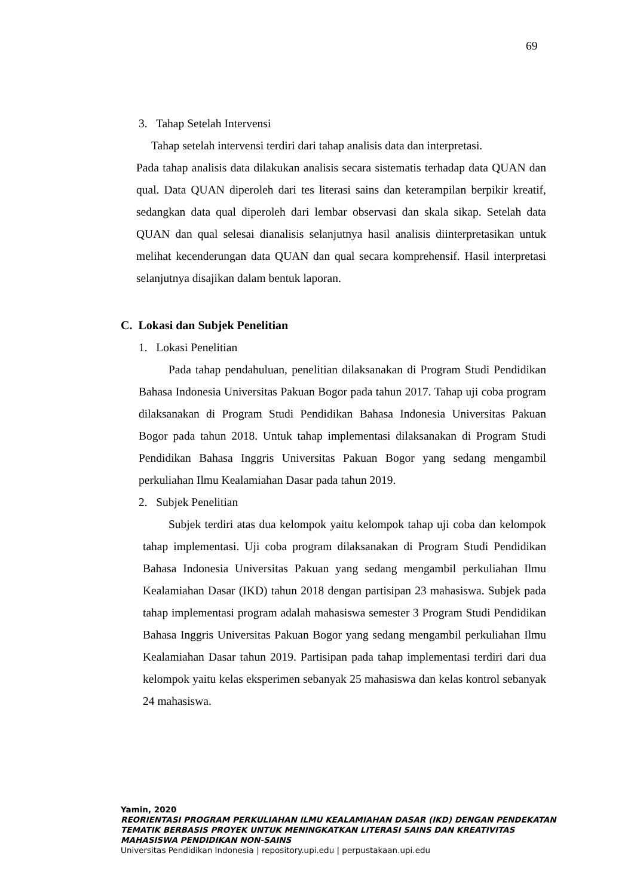69
3. Tahap Setelah Intervensi
Tahap setelah intervensi terdiri dari tahap analisis data dan interpretasi.
Pada tahap analisis data dilakukan analisis secara sistematis terhadap data QUAN dan qual. Data QUAN diperoleh dari tes literasi sains dan keterampilan berpikir kreatif, sedangkan data qual diperoleh dari lembar observasi dan skala sikap. Setelah data QUAN dan qual selesai dianalisis selanjutnya hasil analisis diinterpretasikan untuk melihat kecenderungan data QUAN dan qual secara komprehensif. Hasil interpretasi selanjutnya disajikan dalam bentuk laporan.
C. Lokasi dan Subjek Penelitian
1. Lokasi Penelitian
Pada tahap pendahuluan, penelitian dilaksanakan di Program Studi Pendidikan Bahasa Indonesia Universitas Pakuan Bogor pada tahun 2017. Tahap uji coba program dilaksanakan di Program Studi Pendidikan Bahasa Indonesia Universitas Pakuan Bogor pada tahun 2018. Untuk tahap implementasi dilaksanakan di Program Studi Pendidikan Bahasa Inggris Universitas Pakuan Bogor yang sedang mengambil perkuliahan Ilmu Kealamiahan Dasar pada tahun 2019.
2. Subjek Penelitian
Subjek terdiri atas dua kelompok yaitu kelompok tahap uji coba dan kelompok tahap implementasi. Uji coba program dilaksanakan di Program Studi Pendidikan Bahasa Indonesia Universitas Pakuan yang sedang mengambil perkuliahan Ilmu Kealamiahan Dasar (IKD) tahun 2018 dengan partisipan 23 mahasiswa. Subjek pada tahap implementasi program adalah mahasiswa semester 3 Program Studi Pendidikan Bahasa Inggris Universitas Pakuan Bogor yang sedang mengambil perkuliahan Ilmu Kealamiahan Dasar tahun 2019. Partisipan pada tahap implementasi terdiri dari dua kelompok yaitu kelas eksperimen sebanyak 25 mahasiswa dan kelas kontrol sebanyak 24 mahasiswa.
Yamin, 2020
REORIENTASI PROGRAM PERKULIAHAN ILMU KEALAMIAHAN DASAR (IKD) DENGAN PENDEKATAN
TEMATIK BERBASIS PROYEK UNTUK MENINGKATKAN LITERASI SAINS DAN KREATIVITAS
MAHASISWA PENDIDIKAN NON-SAINS
Universitas Pendidikan Indonesia | repository.upi.edu | perpustakaan.upi.edu